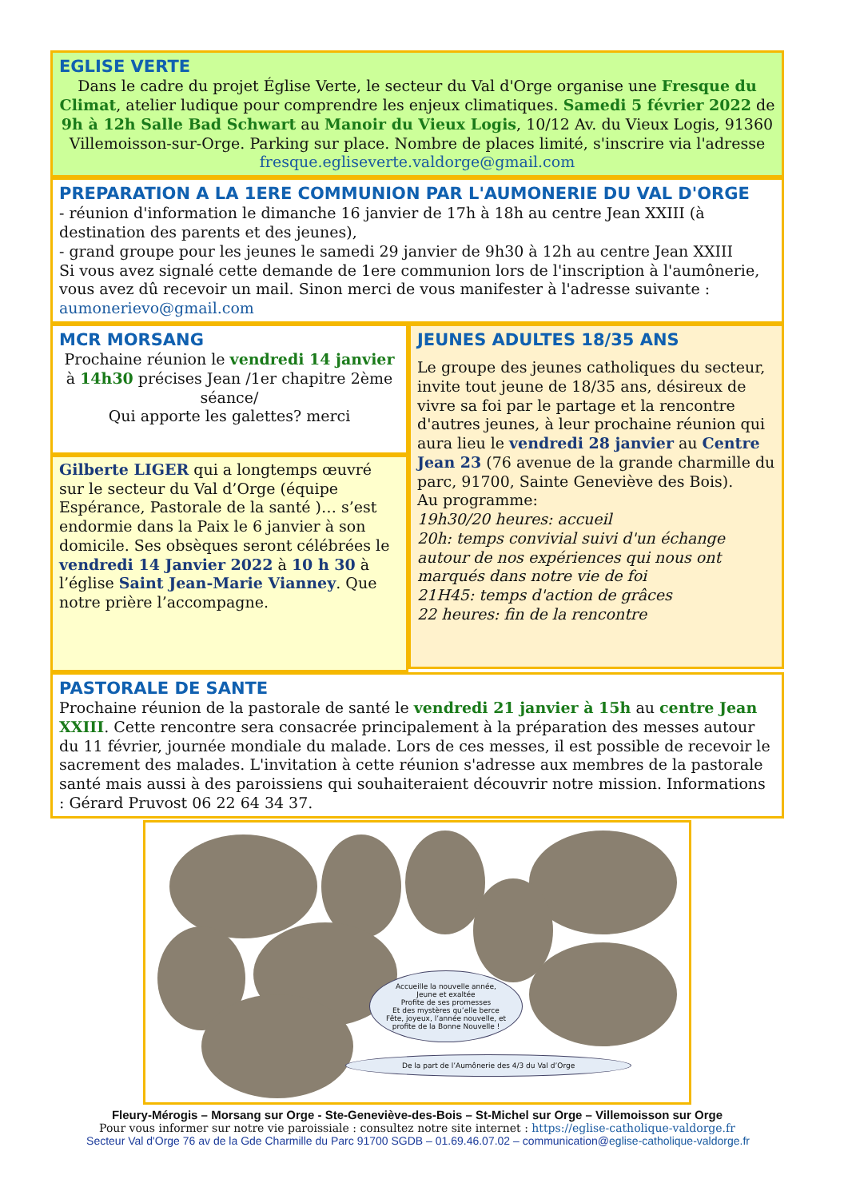EGLISE VERTE
Dans le cadre du projet Église Verte, le secteur du Val d'Orge organise une Fresque du Climat, atelier ludique pour comprendre les enjeux climatiques. Samedi 5 février 2022 de 9h à 12h Salle Bad Schwart au Manoir du Vieux Logis, 10/12 Av. du Vieux Logis, 91360 Villemoisson-sur-Orge. Parking sur place. Nombre de places limité, s'inscrire via l'adresse fresque.egliseverte.valdorge@gmail.com
PREPARATION A LA 1ERE COMMUNION PAR L'AUMONERIE DU VAL D'ORGE
- réunion d'information le dimanche 16 janvier de 17h à 18h au centre Jean XXIII (à destination des parents et des jeunes),
- grand groupe pour les jeunes le samedi 29 janvier de 9h30 à 12h au centre Jean XXIII
Si vous avez signalé cette demande de 1ere communion lors de l'inscription à l'aumônerie, vous avez dû recevoir un mail. Sinon merci de vous manifester à l'adresse suivante : aumonerievo@gmail.com
MCR MORSANG
Prochaine réunion le vendredi 14 janvier à 14h30 précises Jean /1er chapitre 2ème séance/
Qui apporte les galettes? merci
Gilberte LIGER qui a longtemps œuvré sur le secteur du Val d’Orge (équipe Espérance, Pastorale de la santé )… s’est endormie dans la Paix le 6 janvier à son domicile. Ses obsèques seront célébrées le vendredi 14 Janvier 2022 à 10 h 30 à l’église Saint Jean-Marie Vianney. Que notre prière l’accompagne.
JEUNES ADULTES 18/35 ANS
Le groupe des jeunes catholiques du secteur, invite tout jeune de 18/35 ans, désireux de vivre sa foi par le partage et la rencontre d'autres jeunes, à leur prochaine réunion qui aura lieu le vendredi 28 janvier au Centre Jean 23 (76 avenue de la grande charmille du parc, 91700, Sainte Geneviève des Bois).
Au programme:
19h30/20 heures: accueil
20h: temps convivial suivi d'un échange autour de nos expériences qui nous ont marqués dans notre vie de foi
21H45: temps d'action de grâces
22 heures: fin de la rencontre
PASTORALE DE SANTE
Prochaine réunion de la pastorale de santé le vendredi 21 janvier à 15h au centre Jean XXIII. Cette rencontre sera consacrée principalement à la préparation des messes autour du 11 février, journée mondiale du malade. Lors de ces messes, il est possible de recevoir le sacrement des malades. L'invitation à cette réunion s'adresse aux membres de la pastorale santé mais aussi à des paroissiens qui souhaiteraient découvrir notre mission. Informations : Gérard Pruvost 06 22 64 34 37.
Accueille la nouvelle année,
Jeune et exaltée
Profite de ses promesses
Et des mystères qu’elle berce
Fête, joyeux, l’année nouvelle, et
profite de la Bonne Nouvelle !
De la part de l’Aumônerie des 4/3 du Val d’Orge
Fleury-Mérogis – Morsang sur Orge - Ste-Geneviève-des-Bois – St-Michel sur Orge – Villemoisson sur Orge
Pour vous informer sur notre vie paroissiale : consultez notre site internet : https://eglise-catholique-valdorge.fr
Secteur Val d'Orge 76 av de la Gde Charmille du Parc 91700 SGDB – 01.69.46.07.02 – communication@eglise-catholique-valdorge.fr